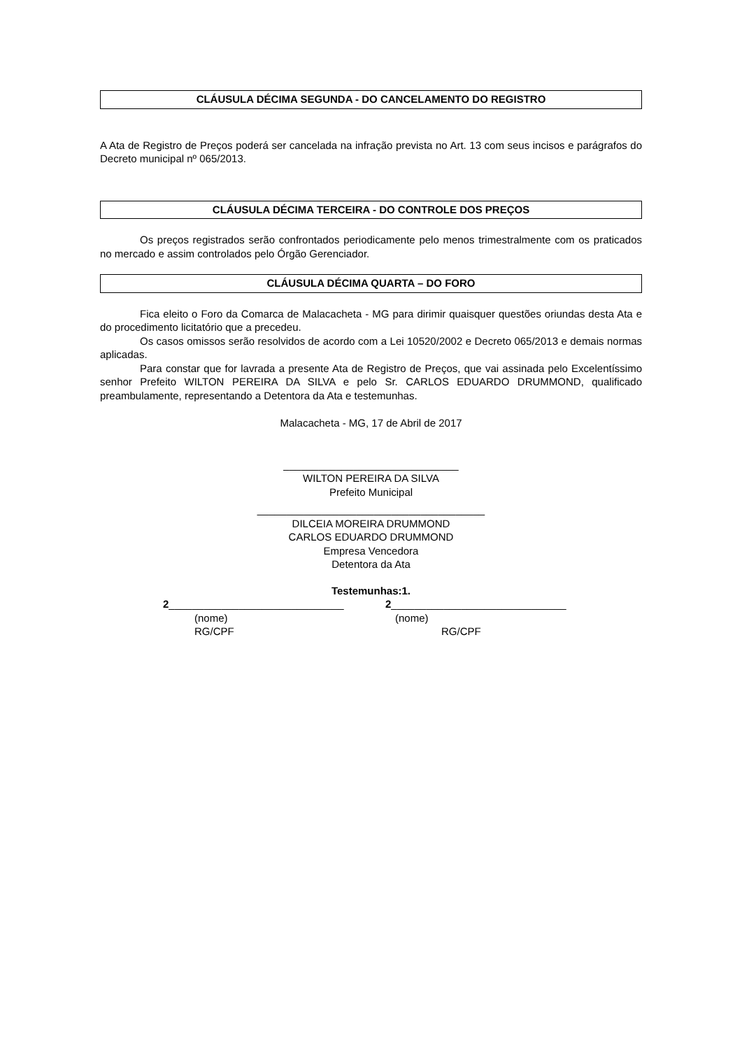CLÁUSULA DÉCIMA SEGUNDA - DO CANCELAMENTO DO REGISTRO
A Ata de Registro de Preços poderá ser cancelada na infração prevista no Art. 13 com seus incisos e parágrafos do Decreto municipal nº 065/2013.
CLÁUSULA DÉCIMA TERCEIRA - DO CONTROLE DOS PREÇOS
Os preços registrados serão confrontados periodicamente pelo menos trimestralmente com os praticados no mercado e assim controlados pelo Órgão Gerenciador.
CLÁUSULA DÉCIMA QUARTA – DO FORO
Fica eleito o Foro da Comarca de Malacacheta - MG para dirimir quaisquer questões oriundas desta Ata e do procedimento licitatório que a precedeu.
Os casos omissos serão resolvidos de acordo com a Lei 10520/2002 e Decreto 065/2013 e demais normas aplicadas.
Para constar que for lavrada a presente Ata de Registro de Preços, que vai assinada pelo Excelentíssimo senhor Prefeito WILTON PEREIRA DA SILVA e pelo Sr. CARLOS EDUARDO DRUMMOND, qualificado preambulamente, representando a Detentora da Ata e testemunhas.
Malacacheta - MG, 17 de Abril de 2017
______________________________
WILTON PEREIRA DA SILVA
Prefeito Municipal
_______________________________________
DILCEIA MOREIRA DRUMMOND
CARLOS EDUARDO DRUMMOND
Empresa Vencedora
Detentora da Ata
Testemunhas:1.
2______________________________
(nome)
RG/CPF
2______________________________
(nome)
RG/CPF